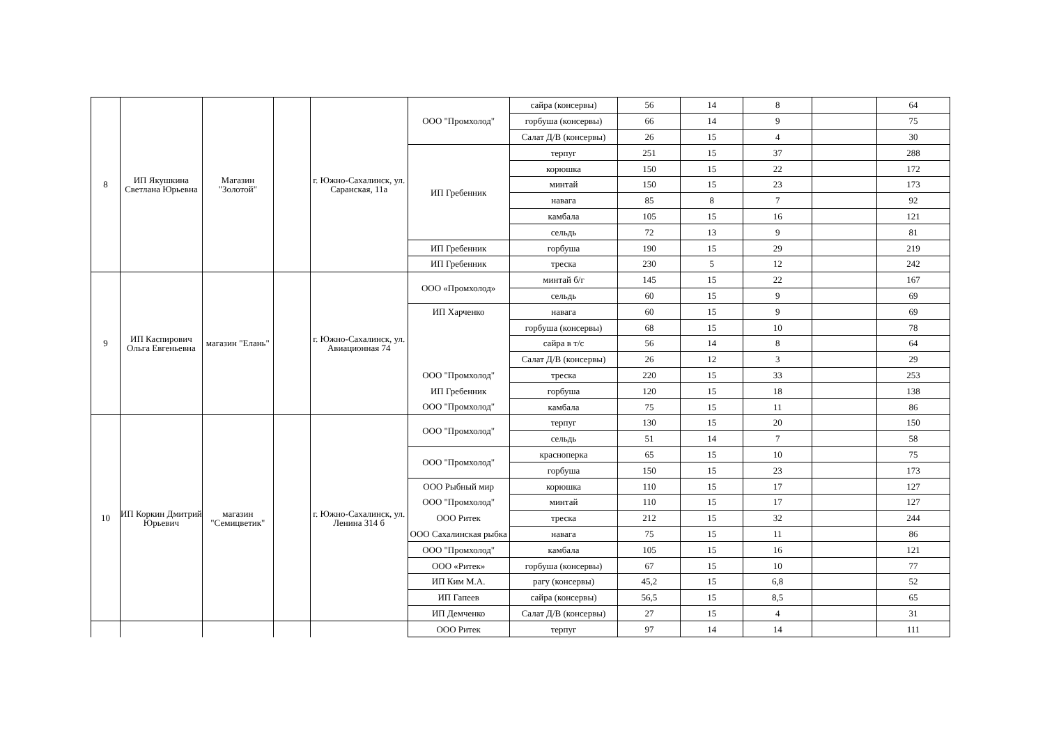| 8 | ИП Якушкина Светлана Юрьевна | Магазин "Золотой" | | г. Южно-Сахалинск, ул. Саранская, 11а | ООО "Промхолод" | сайра (консервы) | 56 | 14 | 8 | | 64 |
| | | | | | | горбуша (консервы) | 66 | 14 | 9 | | 75 |
| | | | | | | Салат Д/В (консервы) | 26 | 15 | 4 | | 30 |
| | | | | | ИП Гребенник | терпуг | 251 | 15 | 37 | | 288 |
| | | | | | | корюшка | 150 | 15 | 22 | | 172 |
| | | | | | | минтай | 150 | 15 | 23 | | 173 |
| | | | | | | навага | 85 | 8 | 7 | | 92 |
| | | | | | | камбала | 105 | 15 | 16 | | 121 |
| | | | | | | сельдь | 72 | 13 | 9 | | 81 |
| | | | | | ИП Гребенник | горбуша | 190 | 15 | 29 | | 219 |
| | | | | | ИП Гребенник | треска | 230 | 5 | 12 | | 242 |
| 9 | ИП Каспирович Ольга Евгеньевна | магазин "Елань" | | г. Южно-Сахалинск, ул. Авиационная 74 | ООО «Промхолод» | минтай б/г | 145 | 15 | 22 | | 167 |
| | | | | | | сельдь | 60 | 15 | 9 | | 69 |
| | | | | | ИП Харченко | навага | 60 | 15 | 9 | | 69 |
| | | | | | | горбуша (консервы) | 68 | 15 | 10 | | 78 |
| | | | | | | сайра в т/с | 56 | 14 | 8 | | 64 |
| | | | | | | Салат Д/В (консервы) | 26 | 12 | 3 | | 29 |
| | | | | | ООО "Промхолод" | треска | 220 | 15 | 33 | | 253 |
| | | | | | ИП Гребенник | горбуша | 120 | 15 | 18 | | 138 |
| | | | | | ООО "Промхолод" | камбала | 75 | 15 | 11 | | 86 |
| 10 | ИП Коркин Дмитрий Юрьевич | магазин "Семицветик" | | г. Южно-Сахалинск, ул. Ленина 314 б | ООО "Промхолод" | терпуг | 130 | 15 | 20 | | 150 |
| | | | | | | сельдь | 51 | 14 | 7 | | 58 |
| | | | | | ООО "Промхолод" | красноперка | 65 | 15 | 10 | | 75 |
| | | | | | | горбуша | 150 | 15 | 23 | | 173 |
| | | | | | ООО Рыбный мир | корюшка | 110 | 15 | 17 | | 127 |
| | | | | | ООО "Промхолод" | минтай | 110 | 15 | 17 | | 127 |
| | | | | | ООО Ритек | треска | 212 | 15 | 32 | | 244 |
| | | | | | ООО Сахалинская рыбка | навага | 75 | 15 | 11 | | 86 |
| | | | | | ООО "Промхолод" | камбала | 105 | 15 | 16 | | 121 |
| | | | | | ООО «Ритек» | горбуша (консервы) | 67 | 15 | 10 | | 77 |
| | | | | | ИП Ким М.А. | рагу (консервы) | 45,2 | 15 | 6,8 | | 52 |
| | | | | | ИП Гапеев | сайра (консервы) | 56,5 | 15 | 8,5 | | 65 |
| | | | | | ИП Демченко | Салат Д/В (консервы) | 27 | 15 | 4 | | 31 |
| | | | | | ООО Ритек | терпуг | 97 | 14 | 14 | | 111 |